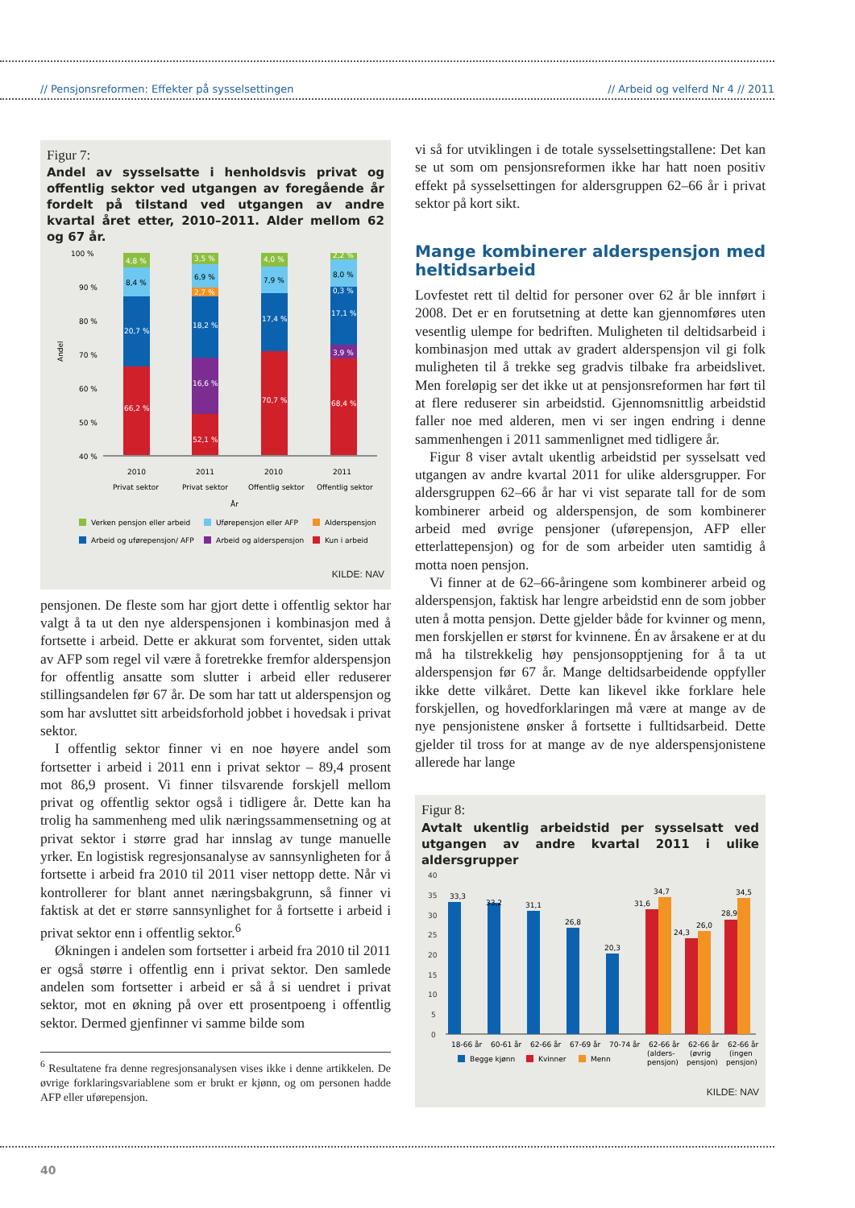// Pensjonsreformen: Effekter på sysselsettingen // Arbeid og velferd Nr 4 // 2011
Figur 7:
Andel av sysselsatte i henholdsvis privat og offentlig sektor ved utgangen av foregående år fordelt på tilstand ved utgangen av andre kvartal året etter, 2010–2011. Alder mellom 62 og 67 år.
Andel
100 %
90 %
80 %
70 %
60 %
50 %
40 %
4,8 %
8,4 %
20,7 %
66,2 %
3,5 %
6,9 %
2,7 %
18,2 %
16,6 %
52,1 %
4,0 %
7,9 %
17,4 %
70,7 %
2,2 %
8,0 %
0,3 %
17,1 %
3,9 %
68,4 %
2010
2011
2010
2011
Privat sektor
Privat sektor
Offentlig sektor
Offentlig sektor
År
Verken pensjon eller arbeid
Uførepensjon eller AFP
Alderspensjon
Arbeid og uførepensjon/ AFP
Arbeid og alderspensjon
Kun i arbeid
KILDE: NAV
pensjonen. De fleste som har gjort dette i offentlig sektor har valgt å ta ut den nye alderspensjonen i kombinasjon med å fortsette i arbeid. Dette er akkurat som forventet, siden uttak av AFP som regel vil være å foretrekke fremfor alderspensjon for offentlig ansatte som slutter i arbeid eller reduserer stillingsandelen før 67 år. De som har tatt ut alderspensjon og som har avsluttet sitt arbeidsforhold jobbet i hovedsak i privat sektor.
I offentlig sektor finner vi en noe høyere andel som fortsetter i arbeid i 2011 enn i privat sektor – 89,4 prosent mot 86,9 prosent. Vi finner tilsvarende forskjell mellom privat og offentlig sektor også i tidligere år. Dette kan ha trolig ha sammenheng med ulik næringssammensetning og at privat sektor i større grad har innslag av tunge manuelle yrker. En logistisk regresjonsanalyse av sannsynligheten for å fortsette i arbeid fra 2010 til 2011 viser nettopp dette. Når vi kontrollerer for blant annet næringsbakgrunn, så finner vi faktisk at det er større sannsynlighet for å fortsette i arbeid i privat sektor enn i offentlig sektor.<sup>6</sup>
Økningen i andelen som fortsetter i arbeid fra 2010 til 2011 er også større i offentlig enn i privat sektor. Den samlede andelen som fortsetter i arbeid er så å si uendret i privat sektor, mot en økning på over ett prosentpoeng i offentlig sektor. Dermed gjenfinner vi samme bilde som
<sup>6</sup> Resultatene fra denne regresjonsanalysen vises ikke i denne artikkelen. De øvrige forklaringsvariablene som er brukt er kjønn, og om personen hadde AFP eller uførepensjon.
vi så for utviklingen i de totale sysselsettingstallene: Det kan se ut som om pensjonsreformen ikke har hatt noen positiv effekt på sysselsettingen for aldersgruppen 62–66 år i privat sektor på kort sikt.
Mange kombinerer alderspensjon med heltidsarbeid
Lovfestet rett til deltid for personer over 62 år ble innført i 2008. Det er en forutsetning at dette kan gjennomføres uten vesentlig ulempe for bedriften. Muligheten til deltidsarbeid i kombinasjon med uttak av gradert alderspensjon vil gi folk muligheten til å trekke seg gradvis tilbake fra arbeidslivet. Men foreløpig ser det ikke ut at pensjonsreformen har ført til at flere reduserer sin arbeidstid. Gjennomsnittlig arbeidstid faller noe med alderen, men vi ser ingen endring i denne sammenhengen i 2011 sammenlignet med tidligere år.
Figur 8 viser avtalt ukentlig arbeidstid per sysselsatt ved utgangen av andre kvartal 2011 for ulike aldersgrupper. For aldersgruppen 62–66 år har vi vist separate tall for de som kombinerer arbeid og alderspensjon, de som kombinerer arbeid med øvrige pensjoner (uførepensjon, AFP eller etterlattepensjon) og for de som arbeider uten samtidig å motta noen pensjon.
Vi finner at de 62–66-åringene som kombinerer arbeid og alderspensjon, faktisk har lengre arbeidstid enn de som jobber uten å motta pensjon. Dette gjelder både for kvinner og menn, men forskjellen er størst for kvinnene. Én av årsakene er at du må ha tilstrekkelig høy pensjonsopptjening for å ta ut alderspensjon før 67 år. Mange deltidsarbeidende oppfyller ikke dette vilkåret. Dette kan likevel ikke forklare hele forskjellen, og hovedforklaringen må være at mange av de nye pensjonistene ønsker å fortsette i fulltidsarbeid. Dette gjelder til tross for at mange av de nye alderspensjonistene allerede har lange
Figur 8:
Avtalt ukentlig arbeidstid per sysselsatt ved utgangen av andre kvartal 2011 i ulike aldersgrupper
40
35
30
25
20
15
10
5
0
33,3
33,2
31,1
26,8
20,3
31,6
34,7
24,3
26,0
28,9
34,5
18-66 år
60-61 år
62-66 år
67-69 år
70-74 år
62-66 år
62-66 år
62-66 år
(alders-
(øvrig
(ingen
pensjon)
pensjon)
pensjon)
Begge kjønn
Kvinner
Menn
KILDE: NAV
40